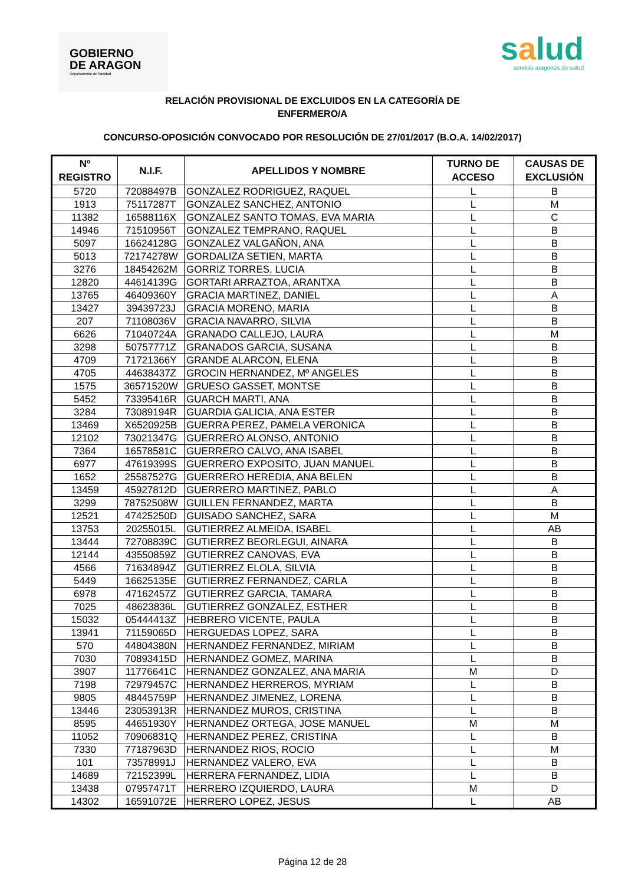GOBIERNO
DE ARAGON
Departamento de Sanidad
salud
servicio aragonés de salud
RELACIÓN PROVISIONAL DE EXCLUIDOS EN LA CATEGORÍA DE
ENFERMERO/A
CONCURSO-OPOSICIÓN CONVOCADO POR RESOLUCIÓN DE 27/01/2017 (B.O.A. 14/02/2017)
| Nº REGISTRO | N.I.F. | APELLIDOS Y NOMBRE | TURNO DE ACCESO | CAUSAS DE EXCLUSIÓN |
| --- | --- | --- | --- | --- |
| 5720 | 72088497B | GONZALEZ RODRIGUEZ, RAQUEL | L | B |
| 1913 | 75117287T | GONZALEZ SANCHEZ, ANTONIO | L | M |
| 11382 | 16588116X | GONZALEZ SANTO TOMAS, EVA MARIA | L | C |
| 14946 | 71510956T | GONZALEZ TEMPRANO, RAQUEL | L | B |
| 5097 | 16624128G | GONZALEZ VALGAÑON, ANA | L | B |
| 5013 | 72174278W | GORDALIZA SETIEN, MARTA | L | B |
| 3276 | 18454262M | GORRIZ TORRES, LUCIA | L | B |
| 12820 | 44614139G | GORTARI ARRAZTOA, ARANTXA | L | B |
| 13765 | 46409360Y | GRACIA MARTINEZ, DANIEL | L | A |
| 13427 | 39439723J | GRACIA MORENO, MARIA | L | B |
| 207 | 71108036V | GRACIA NAVARRO, SILVIA | L | B |
| 6626 | 71040724A | GRANADO CALLEJO, LAURA | L | M |
| 3298 | 50757771Z | GRANADOS GARCIA, SUSANA | L | B |
| 4709 | 71721366Y | GRANDE ALARCON, ELENA | L | B |
| 4705 | 44638437Z | GROCIN HERNANDEZ, Mº ANGELES | L | B |
| 1575 | 36571520W | GRUESO GASSET, MONTSE | L | B |
| 5452 | 73395416R | GUARCH MARTI, ANA | L | B |
| 3284 | 73089194R | GUARDIA GALICIA, ANA ESTER | L | B |
| 13469 | X6520925B | GUERRA PEREZ, PAMELA VERONICA | L | B |
| 12102 | 73021347G | GUERRERO ALONSO, ANTONIO | L | B |
| 7364 | 16578581C | GUERRERO CALVO, ANA ISABEL | L | B |
| 6977 | 47619399S | GUERRERO EXPOSITO, JUAN MANUEL | L | B |
| 1652 | 25587527G | GUERRERO HEREDIA, ANA BELEN | L | B |
| 13459 | 45927812D | GUERRERO MARTINEZ, PABLO | L | A |
| 3299 | 78752508W | GUILLEN FERNANDEZ, MARTA | L | B |
| 12521 | 47425250D | GUISADO SANCHEZ, SARA | L | M |
| 13753 | 20255015L | GUTIERREZ ALMEIDA, ISABEL | L | AB |
| 13444 | 72708839C | GUTIERREZ BEORLEGUI, AINARA | L | B |
| 12144 | 43550859Z | GUTIERREZ CANOVAS, EVA | L | B |
| 4566 | 71634894Z | GUTIERREZ ELOLA, SILVIA | L | B |
| 5449 | 16625135E | GUTIERREZ FERNANDEZ, CARLA | L | B |
| 6978 | 47162457Z | GUTIERREZ GARCIA, TAMARA | L | B |
| 7025 | 48623836L | GUTIERREZ GONZALEZ, ESTHER | L | B |
| 15032 | 05444413Z | HEBRERO VICENTE, PAULA | L | B |
| 13941 | 71159065D | HERGUEDAS LOPEZ, SARA | L | B |
| 570 | 44804380N | HERNANDEZ FERNANDEZ, MIRIAM | L | B |
| 7030 | 70893415D | HERNANDEZ GOMEZ, MARINA | L | B |
| 3907 | 11776641C | HERNANDEZ GONZALEZ, ANA MARIA | M | D |
| 7198 | 72979457C | HERNANDEZ HERREROS, MYRIAM | L | B |
| 9805 | 48445759P | HERNANDEZ JIMENEZ, LORENA | L | B |
| 13446 | 23053913R | HERNANDEZ MUROS, CRISTINA | L | B |
| 8595 | 44651930Y | HERNANDEZ ORTEGA, JOSE MANUEL | M | M |
| 11052 | 70906831Q | HERNANDEZ PEREZ, CRISTINA | L | B |
| 7330 | 77187963D | HERNANDEZ RIOS, ROCIO | L | M |
| 101 | 73578991J | HERNANDEZ VALERO, EVA | L | B |
| 14689 | 72152399L | HERRERA FERNANDEZ, LIDIA | L | B |
| 13438 | 07957471T | HERRERO IZQUIERDO, LAURA | M | D |
| 14302 | 16591072E | HERRERO LOPEZ, JESUS | L | AB |
Página 12 de 28